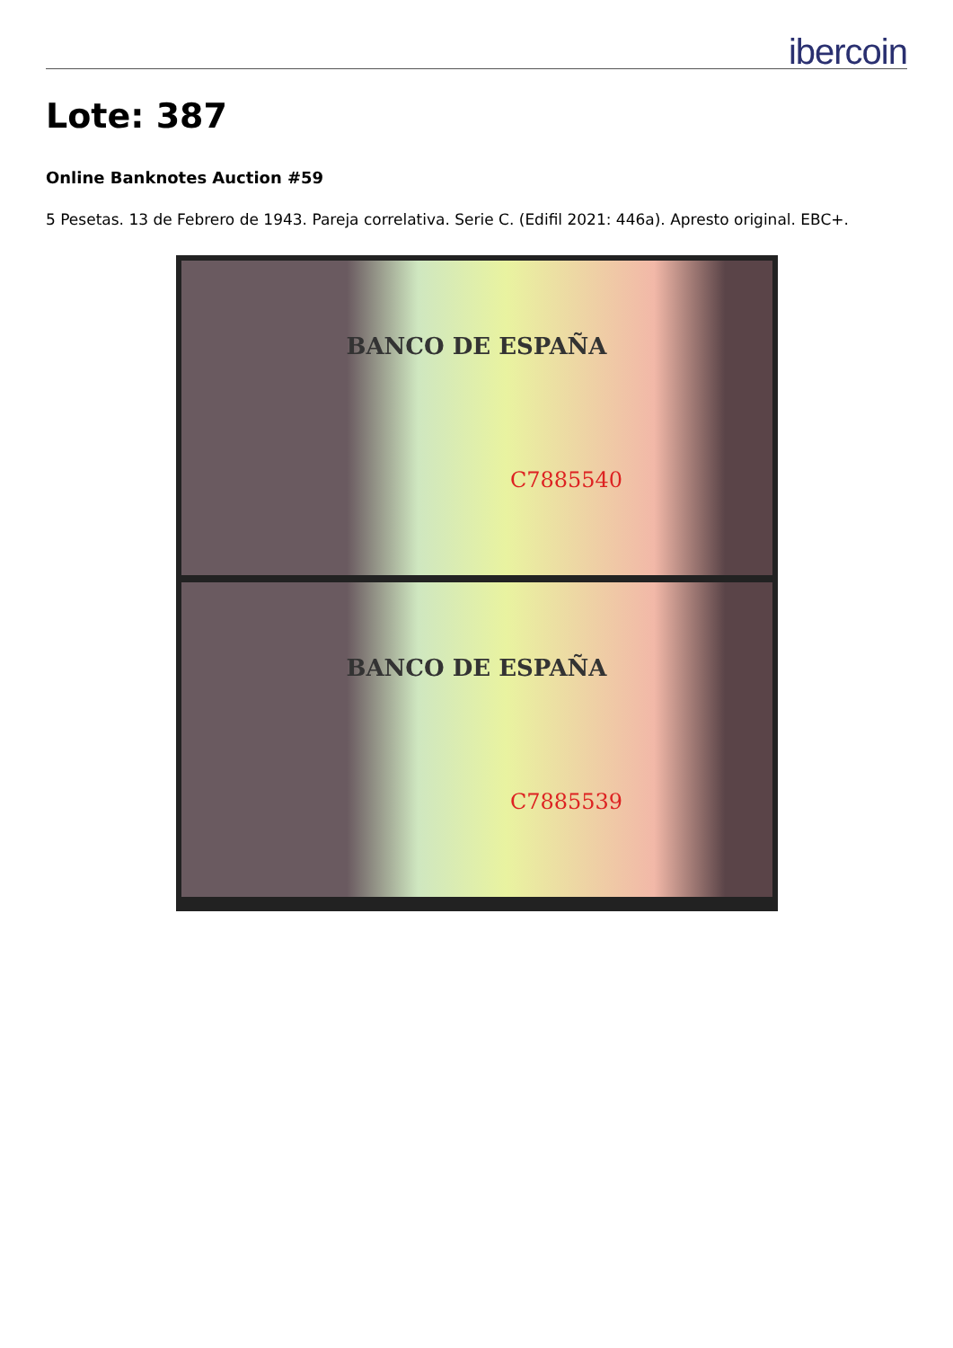ibercoin
Lote: 387
Online Banknotes Auction #59
5 Pesetas. 13 de Febrero de 1943. Pareja correlativa. Serie C. (Edifil 2021: 446a). Apresto original. EBC+.
BANCO DE ESPAÑA
C7885540
BANCO DE ESPAÑA
C7885539